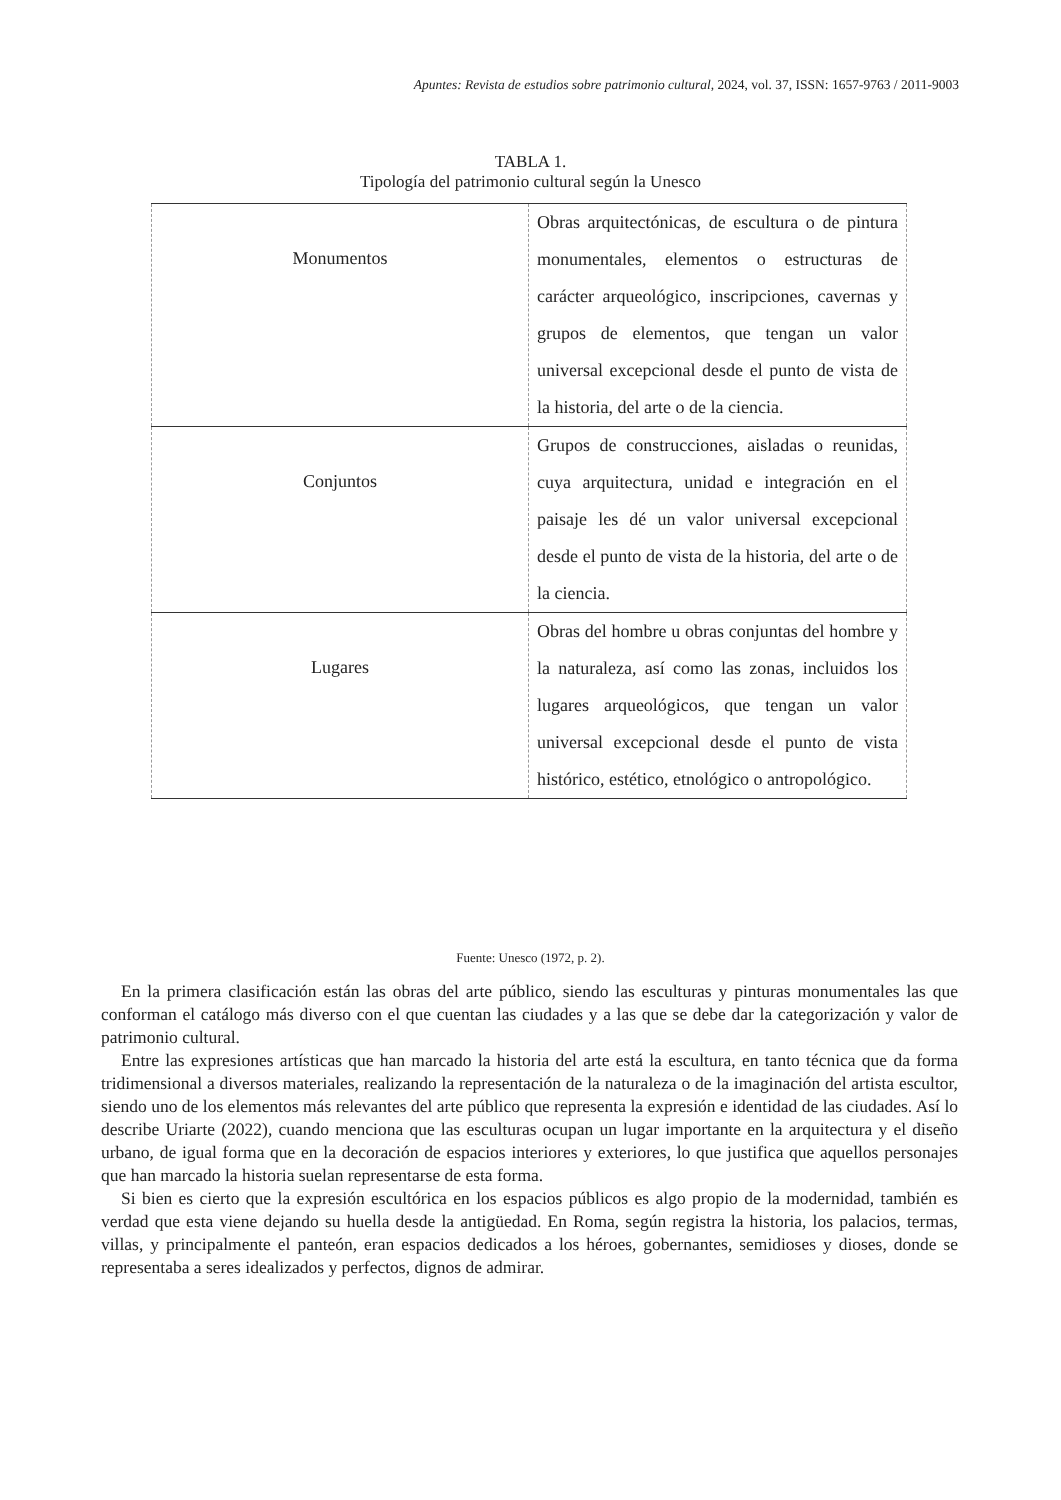Apuntes: Revista de estudios sobre patrimonio cultural, 2024, vol. 37, ISSN: 1657-9763 / 2011-9003
TABLA 1.
Tipología del patrimonio cultural según la Unesco
| Monumentos | Obras arquitectónicas, de escultura o de pintura monumentales, elementos o estructuras de carácter arqueológico, inscripciones, cavernas y grupos de elementos, que tengan un valor universal excepcional desde el punto de vista de la historia, del arte o de la ciencia. |
| Conjuntos | Grupos de construcciones, aisladas o reunidas, cuya arquitectura, unidad e integración en el paisaje les dé un valor universal excepcional desde el punto de vista de la historia, del arte o de la ciencia. |
| Lugares | Obras del hombre u obras conjuntas del hombre y la naturaleza, así como las zonas, incluidos los lugares arqueológicos, que tengan un valor universal excepcional desde el punto de vista histórico, estético, etnológico o antropológico. |
Fuente: Unesco (1972, p. 2).
En la primera clasificación están las obras del arte público, siendo las esculturas y pinturas monumentales las que conforman el catálogo más diverso con el que cuentan las ciudades y a las que se debe dar la categorización y valor de patrimonio cultural.
Entre las expresiones artísticas que han marcado la historia del arte está la escultura, en tanto técnica que da forma tridimensional a diversos materiales, realizando la representación de la naturaleza o de la imaginación del artista escultor, siendo uno de los elementos más relevantes del arte público que representa la expresión e identidad de las ciudades. Así lo describe Uriarte (2022), cuando menciona que las esculturas ocupan un lugar importante en la arquitectura y el diseño urbano, de igual forma que en la decoración de espacios interiores y exteriores, lo que justifica que aquellos personajes que han marcado la historia suelan representarse de esta forma.
Si bien es cierto que la expresión escultórica en los espacios públicos es algo propio de la modernidad, también es verdad que esta viene dejando su huella desde la antigüedad. En Roma, según registra la historia, los palacios, termas, villas, y principalmente el panteón, eran espacios dedicados a los héroes, gobernantes, semidioses y dioses, donde se representaba a seres idealizados y perfectos, dignos de admirar.